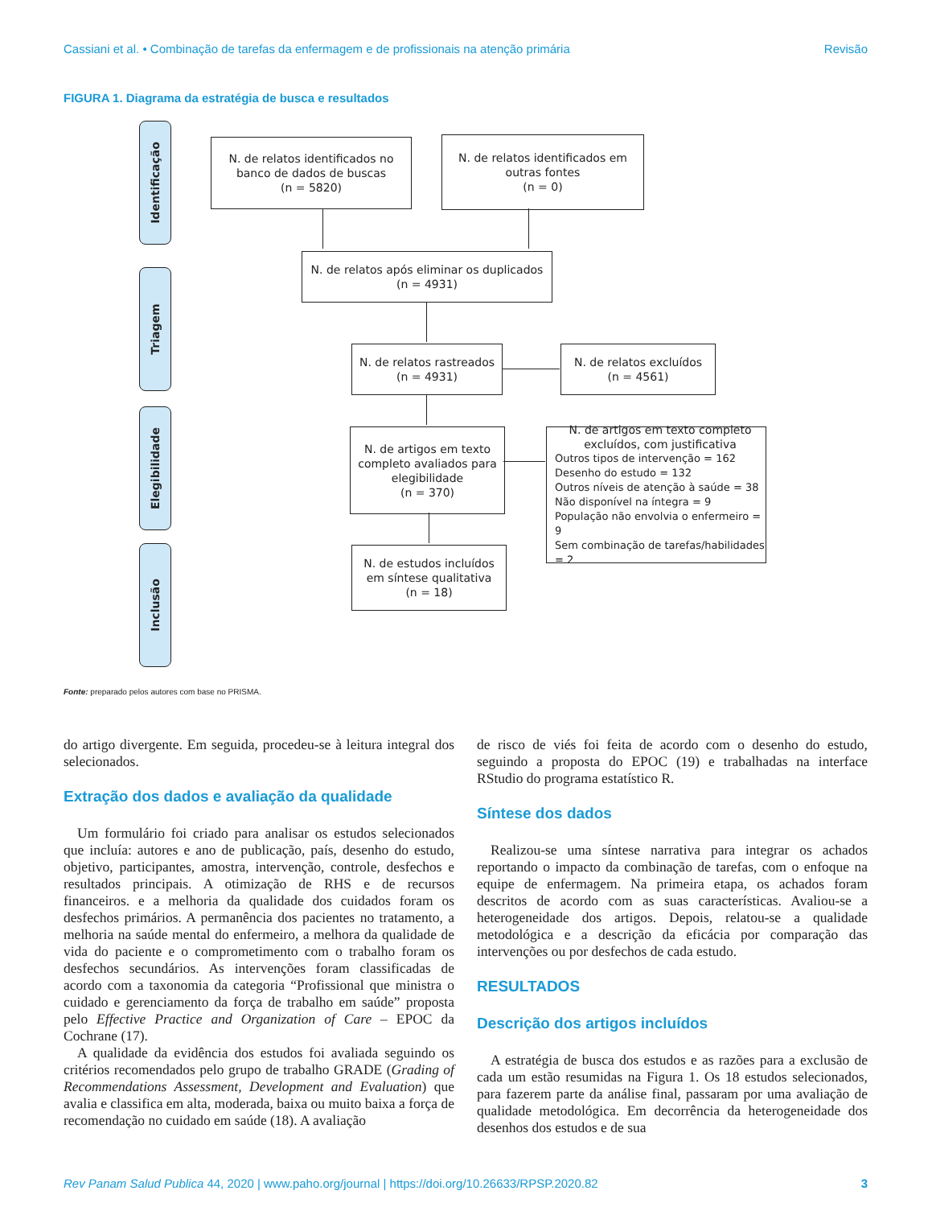Cassiani et al. • Combinação de tarefas da enfermagem e de profissionais na atenção primária Revisão
FIGURA 1. Diagrama da estratégia de busca e resultados
Identificação
Triagem
Elegibilidade
Inclusão
N. de relatos identificados no
banco de dados de buscas
(n = 5820)
N. de relatos identificados em
outras fontes
(n = 0)
N. de relatos após eliminar os duplicados
(n = 4931)
N. de relatos rastreados
(n = 4931)
N. de relatos excluídos
(n = 4561)
N. de artigos em texto
completo avaliados para
elegibilidade
(n = 370)
N. de artigos em texto completo
excluídos, com justificativa
Outros tipos de intervenção = 162
Desenho do estudo = 132
Outros níveis de atenção à saúde = 38
Não disponível na íntegra = 9
População não envolvia o enfermeiro = 9
Sem combinação de tarefas/habilidades = 2
N. de estudos incluídos
em síntese qualitativa
(n = 18)
Fonte: preparado pelos autores com base no PRISMA.
do artigo divergente. Em seguida, procedeu-se à leitura integral dos selecionados.
Extração dos dados e avaliação da qualidade
Um formulário foi criado para analisar os estudos selecionados que incluía: autores e ano de publicação, país, desenho do estudo, objetivo, participantes, amostra, intervenção, controle, desfechos e resultados principais. A otimização de RHS e de recursos financeiros. e a melhoria da qualidade dos cuidados foram os desfechos primários. A permanência dos pacientes no tratamento, a melhoria na saúde mental do enfermeiro, a melhora da qualidade de vida do paciente e o comprometimento com o trabalho foram os desfechos secundários. As intervenções foram classificadas de acordo com a taxonomia da categoria “Profissional que ministra o cuidado e gerenciamento da força de trabalho em saúde” proposta pelo Effective Practice and Organization of Care – EPOC da Cochrane (17).
A qualidade da evidência dos estudos foi avaliada seguindo os critérios recomendados pelo grupo de trabalho GRADE (Grading of Recommendations Assessment, Development and Evaluation) que avalia e classifica em alta, moderada, baixa ou muito baixa a força de recomendação no cuidado em saúde (18). A avaliação
de risco de viés foi feita de acordo com o desenho do estudo, seguindo a proposta do EPOC (19) e trabalhadas na interface RStudio do programa estatístico R.
Síntese dos dados
Realizou-se uma síntese narrativa para integrar os achados reportando o impacto da combinação de tarefas, com o enfoque na equipe de enfermagem. Na primeira etapa, os achados foram descritos de acordo com as suas características. Avaliou-se a heterogeneidade dos artigos. Depois, relatou-se a qualidade metodológica e a descrição da eficácia por comparação das intervenções ou por desfechos de cada estudo.
RESULTADOS
Descrição dos artigos incluídos
A estratégia de busca dos estudos e as razões para a exclusão de cada um estão resumidas na Figura 1. Os 18 estudos selecionados, para fazerem parte da análise final, passaram por uma avaliação de qualidade metodológica. Em decorrência da heterogeneidade dos desenhos dos estudos e de sua
Rev Panam Salud Publica 44, 2020 | www.paho.org/journal | https://doi.org/10.26633/RPSP.2020.82 3